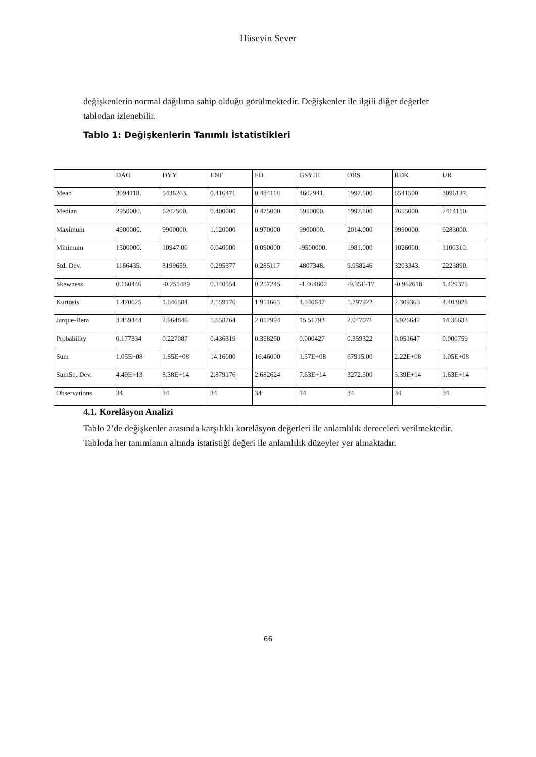Hüseyin Sever
değişkenlerin normal dağılıma sahip olduğu görülmektedir. Değişkenler ile ilgili diğer değerler tablodan izlenebilir.
Tablo 1: Değişkenlerin Tanımlı İstatistikleri
| | DAO | DYY | ENF | FO | GSYİH | OBS | RDK | UR |
| --- | --- | --- | --- | --- | --- | --- | --- | --- |
| Mean | 3094118. | 5436263. | 0.416471 | 0.484118 | 4602941. | 1997.500 | 6541500. | 3096137. |
| Median | 2950000. | 6202500. | 0.400000 | 0.475000 | 5950000. | 1997.500 | 7655000. | 2414150. |
| Maximum | 4900000. | 9900000. | 1.120000 | 0.970000 | 9900000. | 2014.000 | 9990000. | 9283000. |
| Minimum | 1500000. | 10947.00 | 0.040000 | 0.090000 | -9500000. | 1981.000 | 1026000. | 1100310. |
| Std. Dev. | 1166435. | 3199659. | 0.295377 | 0.285117 | 4807348. | 9.958246 | 3203343. | 2223890. |
| Skewness | 0.160446 | -0.255489 | 0.340554 | 0.257245 | -1.464602 | -9.35E-17 | -0.962618 | 1.429375 |
| Kurtosis | 1.470625 | 1.646584 | 2.159176 | 1.911665 | 4.540647 | 1.797922 | 2.309363 | 4.403028 |
| Jarque-Bera | 3.459444 | 2.964846 | 1.658764 | 2.052994 | 15.51793 | 2.047071 | 5.926642 | 14.36633 |
| Probability | 0.177334 | 0.227087 | 0.436319 | 0.358260 | 0.000427 | 0.359322 | 0.051647 | 0.000759 |
| Sum | 1.05E+08 | 1.85E+08 | 14.16000 | 16.46000 | 1.57E+08 | 67915.00 | 2.22E+08 | 1.05E+08 |
| SumSq. Dev. | 4.49E+13 | 3.38E+14 | 2.879176 | 2.682624 | 7.63E+14 | 3272.500 | 3.39E+14 | 1.63E+14 |
| Observations | 34 | 34 | 34 | 34 | 34 | 34 | 34 | 34 |
4.1. Korelâsyon Analizi
Tablo 2’de değişkenler arasında karşılıklı korelâsyon değerleri ile anlamlılık dereceleri verilmektedir. Tabloda her tanımlanın altında istatistiği değeri ile anlamlılık düzeyler yer almaktadır.
66